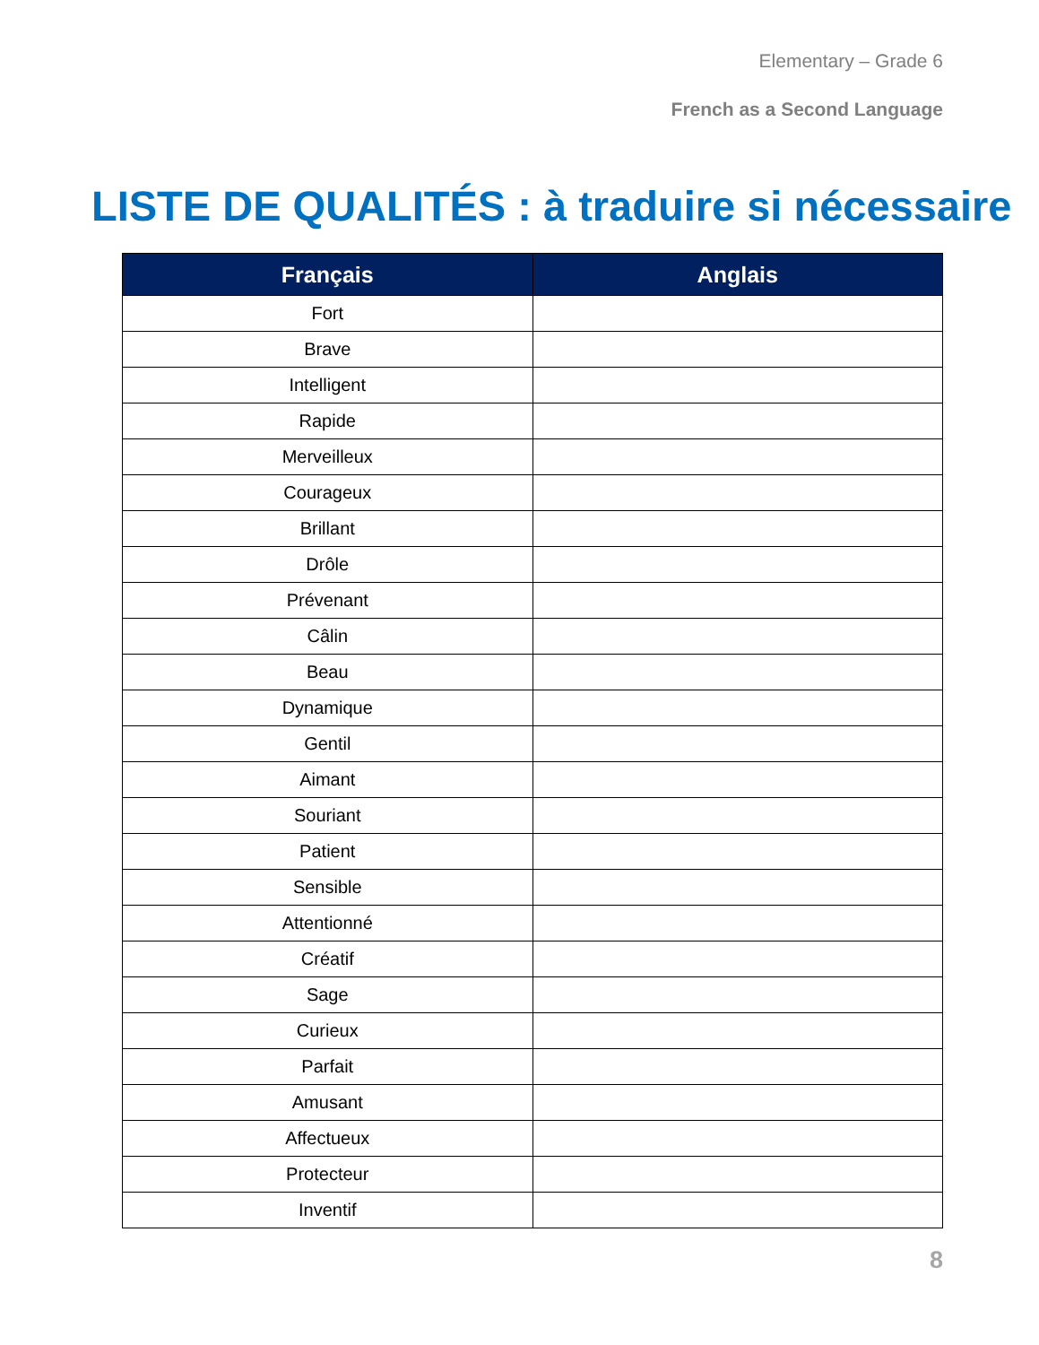Elementary – Grade 6
French as a Second Language
LISTE DE QUALITÉS : à traduire si nécessaire
| Français | Anglais |
| --- | --- |
| Fort | |
| Brave | |
| Intelligent | |
| Rapide | |
| Merveilleux | |
| Courageux | |
| Brillant | |
| Drôle | |
| Prévenant | |
| Câlin | |
| Beau | |
| Dynamique | |
| Gentil | |
| Aimant | |
| Souriant | |
| Patient | |
| Sensible | |
| Attentionné | |
| Créatif | |
| Sage | |
| Curieux | |
| Parfait | |
| Amusant | |
| Affectueux | |
| Protecteur | |
| Inventif | |
8